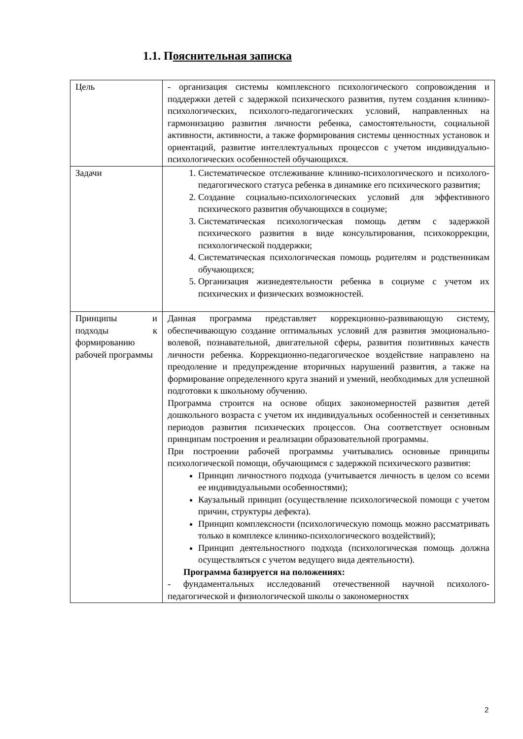1.1. Пояснительная записка
| Цель | - организация системы комплексного психологического сопровождения и поддержки детей с задержкой психического развития, путем создания клинико-психологических, психолого-педагогических условий, направленных на гармонизацию развития личности ребенка, самостоятельности, социальной активности, активности, а также формирования системы ценностных установок и ориентаций, развитие интеллектуальных процессов с учетом индивидуально-психологических особенностей обучающихся. |
| Задачи | 1. Систематическое отслеживание клинико-психологического и психолого-педагогического статуса ребенка в динамике его психического развития; 2. Создание социально-психологических условий для эффективного психического развития обучающихся в социуме; 3. Систематическая психологическая помощь детям с задержкой психического развития в виде консультирования, психокоррекции, психологической поддержки; 4. Систематическая психологическая помощь родителям и родственникам обучающихся; 5. Организация жизнедеятельности ребенка в социуме с учетом их психических и физических возможностей. |
| Принципы и подходы к формированию рабочей программы | Данная программа представляет коррекционно-развивающую систему, обеспечивающую создание оптимальных условий для развития эмоционально-волевой, познавательной, двигательной сферы, развития позитивных качеств личности ребенка. Коррекционно-педагогическое воздействие направлено на преодоление и предупреждение вторичных нарушений развития, а также на формирование определенного круга знаний и умений, необходимых для успешной подготовки к школьному обучению. Программа строится на основе общих закономерностей развития детей дошкольного возраста с учетом их индивидуальных особенностей и сензетивных периодов развития психических процессов. Она соответствует основным принципам построения и реализации образовательной программы. При построении рабочей программы учитывались основные принципы психологической помощи, обучающимся с задержкой психического развития: Принцип личностного подхода (учитывается личность в целом со всеми ее индивидуальными особенностями); Каузальный принцип (осуществление психологической помощи с учетом причин, структуры дефекта). Принцип комплексности (психологическую помощь можно рассматривать только в комплексе клинико-психологического воздействий); Принцип деятельностного подхода (психологическая помощь должна осуществляться с учетом ведущего вида деятельности). Программа базируется на положениях: - фундаментальных исследований отечественной научной психолого-педагогической и физиологической школы о закономерностях |
2